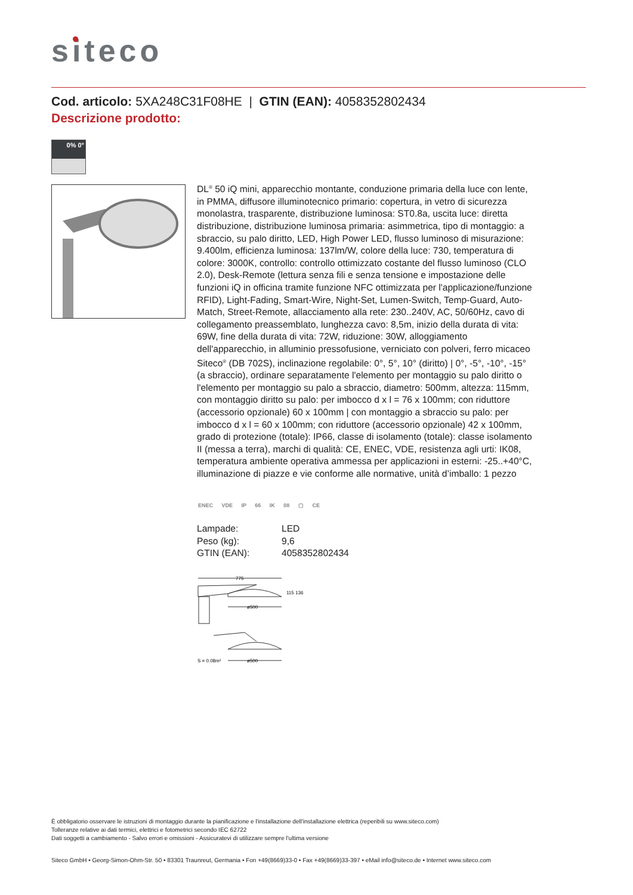siteco
Cod. articolo: 5XA248C31F08HE | GTIN (EAN): 4058352802434
Descrizione prodotto:
0% 0°
DL<sup>®</sup> 50 iQ mini, apparecchio montante, conduzione primaria della luce con lente, in PMMA, diffusore illuminotecnico primario: copertura, in vetro di sicurezza monolastra, trasparente, distribuzione luminosa: ST0.8a, uscita luce: diretta distribuzione, distribuzione luminosa primaria: asimmetrica, tipo di montaggio: a sbraccio, su palo diritto, LED, High Power LED, flusso luminoso di misurazione: 9.400lm, efficienza luminosa: 137lm/W, colore della luce: 730, temperatura di colore: 3000K, controllo: controllo ottimizzato costante del flusso luminoso (CLO 2.0), Desk-Remote (lettura senza fili e senza tensione e impostazione delle funzioni iQ in officina tramite funzione NFC ottimizzata per l'applicazione/funzione RFID), Light-Fading, Smart-Wire, Night-Set, Lumen-Switch, Temp-Guard, Auto-Match, Street-Remote, allacciamento alla rete: 230..240V, AC, 50/60Hz, cavo di collegamento preassemblato, lunghezza cavo: 8,5m, inizio della durata di vita: 69W, fine della durata di vita: 72W, riduzione: 30W, alloggiamento dell'apparecchio, in alluminio pressofusione, verniciato con polveri, ferro micaceo Siteco<sup>®</sup> (DB 702S), inclinazione regolabile: 0°, 5°, 10° (diritto) | 0°, -5°, -10°, -15° (a sbraccio), ordinare separatamente l'elemento per montaggio su palo diritto o l'elemento per montaggio su palo a sbraccio, diametro: 500mm, altezza: 115mm, con montaggio diritto su palo: per imbocco d x l = 76 x 100mm; con riduttore (accessorio opzionale) 60 x 100mm | con montaggio a sbraccio su palo: per imbocco d x l = 60 x 100mm; con riduttore (accessorio opzionale) 42 x 100mm, grado di protezione (totale): IP66, classe di isolamento (totale): classe isolamento II (messa a terra), marchi di qualità: CE, ENEC, VDE, resistenza agli urti: IK08, temperatura ambiente operativa ammessa per applicazioni in esterni: -25..+40°C, illuminazione di piazze e vie conforme alle normative, unità d’imballo: 1 pezzo
ENEC VDE IP 66 IK 08 ▢ CE
| Lampade: | LED |
| Peso (kg): | 9,6 |
| GTIN (EAN): | 4058352802434 |
775
ø500
115 136
S = 0.08m²
ø500
È obbligatorio osservare le istruzioni di montaggio durante la pianificazione e l'installazione dell'installazione elettrica (reperibili su www.siteco.com)
Tolleranze relative ai dati termici, elettrici e fotometrici secondo IEC 62722
Dati soggetti a cambiamento - Salvo errori e omissioni - Assicuratevi di utilizzare sempre l'ultima versione
Siteco GmbH • Georg-Simon-Ohm-Str. 50 • 83301 Traunreut, Germania • Fon +49(8669)33-0 • Fax +49(8669)33-397 • eMail info@siteco.de • Internet www.siteco.com